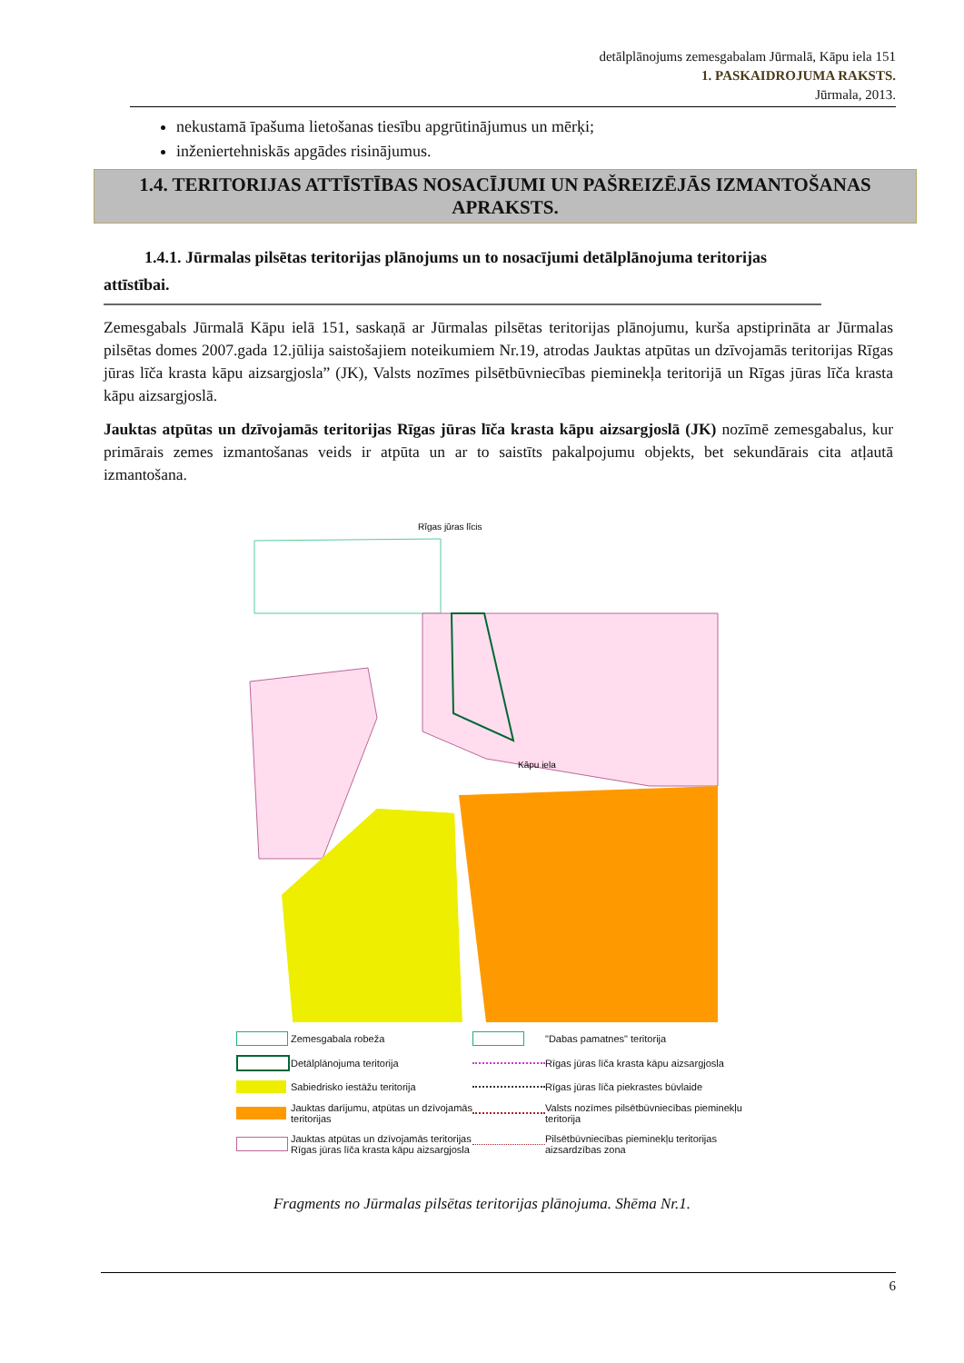detālplānojums zemesgabalam Jūrmalā, Kāpu iela 151
1. PASKAIDROJUMA RAKSTS.
Jūrmala, 2013.
nekustamā īpašuma lietošanas tiesību apgrūtinājumus un mērķi;
inženiertehniskās apgādes risinājumus.
1.4. TERITORIJAS ATTĪSTĪBAS NOSACĪJUMI UN PAŠREIZĒJĀS IZMANTOŠANAS APRAKSTS.
1.4.1. Jūrmalas pilsētas teritorijas plānojums un to nosacījumi detālplānojuma teritorijas attīstībai.
Zemesgabals Jūrmalā Kāpu ielā 151, saskaņā ar Jūrmalas pilsētas teritorijas plānojumu, kurša apstiprināta ar Jūrmalas pilsētas domes 2007.gada 12.jūlija saistošajiem noteikumiem Nr.19, atrodas Jauktas atpūtas un dzīvojamās teritorijas Rīgas jūras līča krasta kāpu aizsargjosla” (JK), Valsts nozīmes pilsētbūvniecības pieminekļa teritorijā un Rīgas jūras līča krasta kāpu aizsargjoslā.
Jauktas atpūtas un dzīvojamās teritorijas Rīgas jūras līča krasta kāpu aizsargjoslā (JK) nozīmē zemesgabalus, kur primārais zemes izmantošanas veids ir atpūta un ar to saistīts pakalpojumu objekts, bet sekundārais cita atļautā izmantošana.
Rīgas jūras līcis
Kāpu iela
Zemesgabala robeža
"Dabas pamatnes" teritorija
Detālplānojuma teritorija
Rīgas jūras līča krasta kāpu aizsargjosla
Sabiedrisko iestāžu teritorija
Rīgas jūras līča piekrastes būvlaide
Jauktas darījumu, atpūtas un dzīvojamās teritorijas
Valsts nozīmes pilsētbūvniecības pieminekļu teritorija
Jauktas atpūtas un dzīvojamās teritorijas Rīgas jūras līča krasta kāpu aizsargjosla
Pilsētbūvniecības pieminekļu teritorijas aizsardzības zona
Fragments no Jūrmalas pilsētas teritorijas plānojuma. Shēma Nr.1.
6